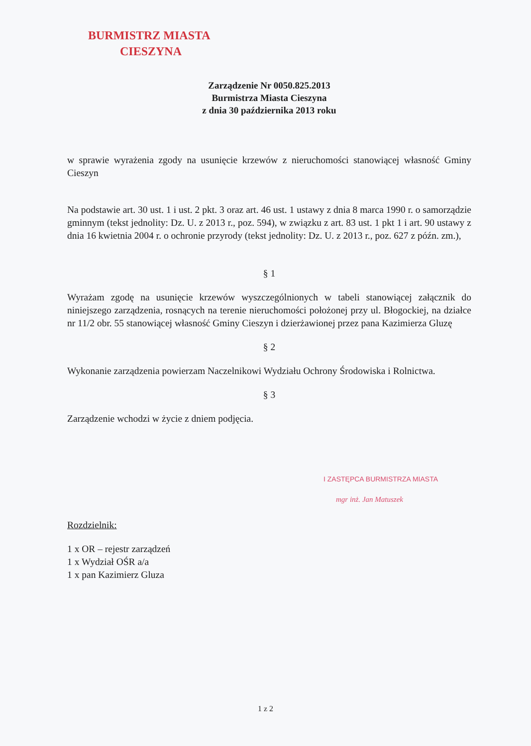BURMISTRZ MIASTA
CIESZYNA
Zarządzenie Nr 0050.825.2013
Burmistrza Miasta Cieszyna
z dnia 30 października 2013 roku
w sprawie wyrażenia zgody na usunięcie krzewów z nieruchomości stanowiącej własność Gminy Cieszyn
Na podstawie art. 30 ust. 1 i ust. 2 pkt. 3 oraz art. 46 ust. 1 ustawy z dnia 8 marca 1990 r. o samorządzie gminnym (tekst jednolity: Dz. U. z 2013 r., poz. 594), w związku z art. 83 ust. 1 pkt 1 i art. 90 ustawy z dnia 16 kwietnia 2004 r. o ochronie przyrody (tekst jednolity: Dz. U. z 2013 r., poz. 627 z późn. zm.),
§ 1
Wyrażam zgodę na usunięcie krzewów wyszczególnionych w tabeli stanowiącej załącznik do niniejszego zarządzenia, rosnących na terenie nieruchomości położonej przy ul. Błogockiej, na działce nr 11/2 obr. 55 stanowiącej własność Gminy Cieszyn i dzierżawionej przez pana Kazimierza Gluzę
§ 2
Wykonanie zarządzenia powierzam Naczelnikowi Wydziału Ochrony Środowiska i Rolnictwa.
§ 3
Zarządzenie wchodzi w życie z dniem podjęcia.
I ZASTĘPCA BURMISTRZA MIASTA
mgr inż. Jan Matuszek
Rozdzielnik:
1 x OR – rejestr zarządzeń
1 x Wydział OŚR a/a
1 x pan Kazimierz Gluza
1 z 2